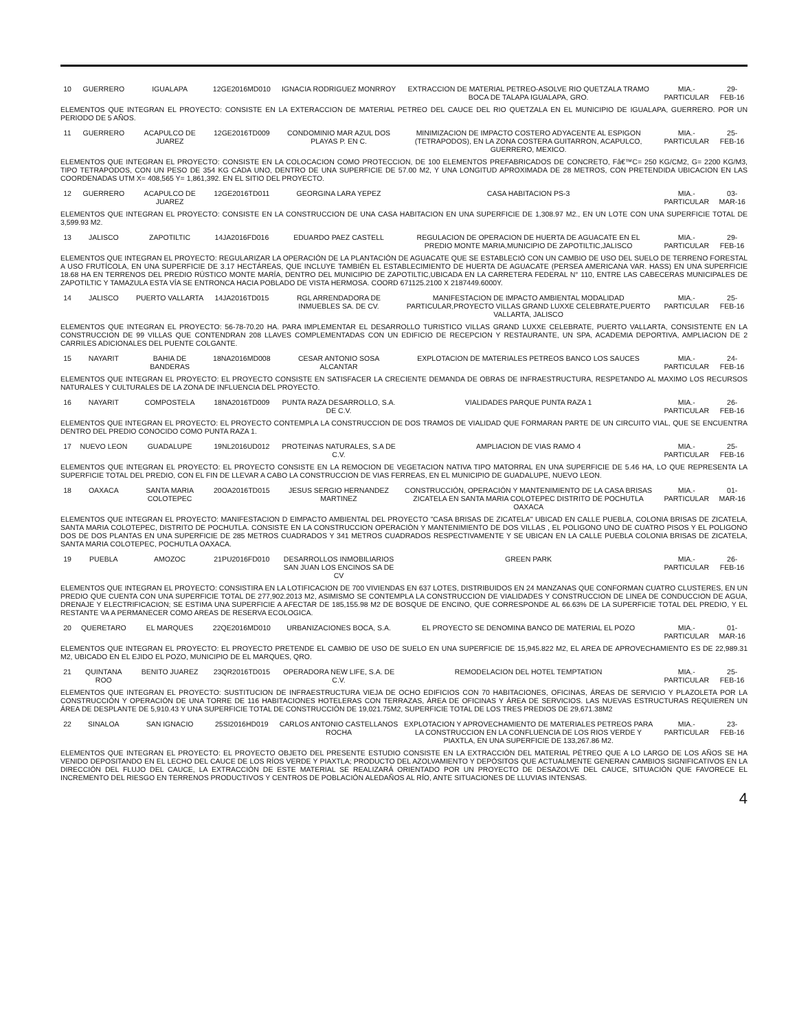| 10 | GUERRERO | IGUALAPA | 12GE2016MD010 | IGNACIA RODRIGUEZ MONRROY | EXTRACCION DE MATERIAL PETREO-ASOLVE RIO QUETZALA TRAMO BOCA DE TALAPA IGUALAPA, GRO. | MIA.-PARTICULAR | 29-FEB-16 |
| ELEMENTOS QUE INTEGRAN EL PROYECTO: CONSISTE EN LA EXTERACCION DE MATERIAL PETREO DEL CAUCE DEL RIO QUETZALA EN EL MUNICIPIO DE IGUALAPA, GUERRERO. POR UN PERIODO DE 5 AÑOS. | | | | | | | |
| 11 | GUERRERO | ACAPULCO DE JUAREZ | 12GE2016TD009 | CONDOMINIO MAR AZUL DOS PLAYAS P. EN C. | MINIMIZACION DE IMPACTO COSTERO ADYACENTE AL ESPIGON (TETRAPODOS), EN LA ZONA COSTERA GUITARRON, ACAPULCO, GUERRERO, MEXICO. | MIA.-PARTICULAR | 25-FEB-16 |
| ELEMENTOS QUE INTEGRAN EL PROYECTO: CONSISTE EN LA COLOCACION COMO PROTECCION, DE 100 ELEMENTOS PREFABRICADOS DE CONCRETO, Fâ€™C= 250 KG/CM2, G= 2200 KG/M3, TIPO TETRAPODOS, CON UN PESO DE 354 KG CADA UNO, DENTRO DE UNA SUPERFICIE DE 57.00 M2, Y UNA LONGITUD APROXIMADA DE 28 METROS, CON PRETENDIDA UBICACION EN LAS COORDENADAS UTM X= 408,565 Y= 1,861,392. EN EL SITIO DEL PROYECTO. | | | | | | | |
| 12 | GUERRERO | ACAPULCO DE JUAREZ | 12GE2016TD011 | GEORGINA LARA YEPEZ | CASA HABITACION PS-3 | MIA.-PARTICULAR | 03-MAR-16 |
| ELEMENTOS QUE INTEGRAN EL PROYECTO: CONSISTE EN LA CONSTRUCCION DE UNA CASA HABITACION EN UNA SUPERFICIE DE 1,308.97 M2., EN UN LOTE CON UNA SUPERFICIE TOTAL DE 3,599.93 M2. | | | | | | | |
| 13 | JALISCO | ZAPOTILTIC | 14JA2016FD016 | EDUARDO PAEZ CASTELL | REGULACION DE OPERACION DE HUERTA DE AGUACATE EN EL PREDIO MONTE MARIA,MUNICIPIO DE ZAPOTILTIC,JALISCO | MIA.-PARTICULAR | 29-FEB-16 |
| ELEMENTOS QUE INTEGRAN EL PROYECTO: REGULARIZAR LA OPERACIÓN DE LA PLANTACIÓN DE AGUACATE QUE SE ESTABLECIÓ CON UN CAMBIO DE USO DEL SUELO DE TERRENO FORESTAL A USO FRUTÍCOLA, EN UNA SUPERFICIE DE 3.17 HECTÁREAS, QUE INCLUYE TAMBIÉN EL ESTABLECIMIENTO DE HUERTA DE AGUACATE (PERSEA AMERICANA VAR. HASS) EN UNA SUPERFICIE 18.68 HA EN TERRENOS DEL PREDIO RÚSTICO MONTE MARÍA, DENTRO DEL MUNICIPIO DE ZAPOTILTIC,UBICADA EN LA CARRETERA FEDERAL N° 110, ENTRE LAS CABECERAS MUNICIPALES DE ZAPOTILTIC Y TAMAZULA ESTA VÍA SE ENTRONCA HACIA POBLADO DE VISTA HERMOSA. COORD 671125.2100 X 2187449.6000Y. | | | | | | | |
| 14 | JALISCO | PUERTO VALLARTA | 14JA2016TD015 | RGL ARRENDADORA DE INMUEBLES SA. DE CV. | MANIFESTACION DE IMPACTO AMBIENTAL MODALIDAD PARTICULAR,PROYECTO VILLAS GRAND LUXXE CELEBRATE,PUERTO VALLARTA, JALISCO | MIA.-PARTICULAR | 25-FEB-16 |
| ELEMENTOS QUE INTEGRAN EL PROYECTO: 56-78-70.20 HA. PARA IMPLEMENTAR EL DESARROLLO TURISTICO VILLAS GRAND LUXXE CELEBRATE, PUERTO VALLARTA, CONSISTENTE EN LA CONSTRUCCION DE 99 VILLAS QUE CONTENDRAN 208 LLAVES COMPLEMENTADAS CON UN EDIFICIO DE RECEPCION Y RESTAURANTE, UN SPA, ACADEMIA DEPORTIVA, AMPLIACION DE 2 CARRILES ADICIONALES DEL PUENTE COLGANTE. | | | | | | | |
| 15 | NAYARIT | BAHIA DE BANDERAS | 18NA2016MD008 | CESAR ANTONIO SOSA ALCANTAR | EXPLOTACION DE MATERIALES PETREOS BANCO LOS SAUCES | MIA.-PARTICULAR | 24-FEB-16 |
| ELEMENTOS QUE INTEGRAN EL PROYECTO: EL PROYECTO CONSISTE EN SATISFACER LA CRECIENTE DEMANDA DE OBRAS DE INFRAESTRUCTURA, RESPETANDO AL MAXIMO LOS RECURSOS NATURALES Y CULTURALES DE LA ZONA DE INFLUENCIA DEL PROYECTO. | | | | | | | |
| 16 | NAYARIT | COMPOSTELA | 18NA2016TD009 | PUNTA RAZA DESARROLLO, S.A. DE C.V. | VIALIDADES PARQUE PUNTA RAZA 1 | MIA.-PARTICULAR | 26-FEB-16 |
| ELEMENTOS QUE INTEGRAN EL PROYECTO: EL PROYECTO CONTEMPLA LA CONSTRUCCION DE DOS TRAMOS DE VIALIDAD QUE FORMARAN PARTE DE UN CIRCUITO VIAL, QUE SE ENCUENTRA DENTRO DEL PREDIO CONOCIDO COMO PUNTA RAZA 1. | | | | | | | |
| 17 | NUEVO LEON | GUADALUPE | 19NL2016UD012 | PROTEINAS NATURALES, S.A DE C.V. | AMPLIACION DE VIAS RAMO 4 | MIA.-PARTICULAR | 25-FEB-16 |
| ELEMENTOS QUE INTEGRAN EL PROYECTO: EL PROYECTO CONSISTE EN LA REMOCION DE VEGETACION NATIVA TIPO MATORRAL EN UNA SUPERFICIE DE 5.46 HA, LO QUE REPRESENTA LA SUPERFICIE TOTAL DEL PREDIO, CON EL FIN DE LLEVAR A CABO LA CONSTRUCCION DE VIAS FERREAS, EN EL MUNICIPIO DE GUADALUPE, NUEVO LEON. | | | | | | | |
| 18 | OAXACA | SANTA MARIA COLOTEPEC | 20OA2016TD015 | JESUS SERGIO HERNANDEZ MARTINEZ | CONSTRUCCIÓN, OPERACIÓN Y MANTENIMIENTO DE LA CASA BRISAS ZICATELA EN SANTA MARIA COLOTEPEC DISTRITO DE POCHUTLA OAXACA | MIA.-PARTICULAR | 01-MAR-16 |
| ELEMENTOS QUE INTEGRAN EL PROYECTO: MANIFESTACION D EIMPACTO AMBIENTAL DEL PROYECTO "CASA BRISAS DE ZICATELA" UBICAD EN CALLE PUEBLA, COLONIA BRISAS DE ZICATELA, SANTA MARIA COLOTEPEC, DISTRITO DE POCHUTLA. CONSISTE EN LA CONSTRUCCION OPERACIÓN Y MANTENIMIENTO DE DOS VILLAS , EL POLIGONO UNO DE CUATRO PISOS Y EL POLIGONO DOS DE DOS PLANTAS EN UNA SUPERFICIE DE 285 METROS CUADRADOS Y 341 METROS CUADRADOS RESPECTIVAMENTE Y SE UBICAN EN LA CALLE PUEBLA COLONIA BRISAS DE ZICATELA, SANTA MARIA COLOTEPEC, POCHUTLA OAXACA. | | | | | | | |
| 19 | PUEBLA | AMOZOC | 21PU2016FD010 | DESARROLLOS INMOBILIARIOS SAN JUAN LOS ENCINOS SA DE CV | GREEN PARK | MIA.-PARTICULAR | 26-FEB-16 |
| ELEMENTOS QUE INTEGRAN EL PROYECTO: CONSISTIRA EN LA LOTIFICACION DE 700 VIVIENDAS EN 637 LOTES, DISTRIBUIDOS EN 24 MANZANAS QUE CONFORMAN CUATRO CLUSTERES, EN UN PREDIO QUE CUENTA CON UNA SUPERFICIE TOTAL DE 277,902.2013 M2, ASIMISMO SE CONTEMPLA LA CONSTRUCCION DE VIALIDADES Y CONSTRUCCION DE LINEA DE CONDUCCION DE AGUA, DRENAJE Y ELECTRIFICACION; SE ESTIMA UNA SUPERFICIE A AFECTAR DE 185,155.98 M2 DE BOSQUE DE ENCINO, QUE CORRESPONDE AL 66.63% DE LA SUPERFICIE TOTAL DEL PREDIO, Y EL RESTANTE VA A PERMANECER COMO AREAS DE RESERVA ECOLOGICA. | | | | | | | |
| 20 | QUERETARO | EL MARQUES | 22QE2016MD010 | URBANIZACIONES BOCA, S.A. | EL PROYECTO SE DENOMINA BANCO DE MATERIAL EL POZO | MIA.-PARTICULAR | 01-MAR-16 |
| ELEMENTOS QUE INTEGRAN EL PROYECTO: EL PROYECTO PRETENDE EL CAMBIO DE USO DE SUELO EN UNA SUPERFICIE DE 15,945.822 M2, EL AREA DE APROVECHAMIENTO ES DE 22,989.31 M2, UBICADO EN EL EJIDO EL POZO, MUNICIPIO DE EL MARQUES, QRO. | | | | | | | |
| 21 | QUINTANA ROO | BENITO JUAREZ | 23QR2016TD015 | OPERADORA NEW LIFE, S.A. DE C.V. | REMODELACION DEL HOTEL TEMPTATION | MIA.-PARTICULAR | 25-FEB-16 |
| ELEMENTOS QUE INTEGRAN EL PROYECTO: SUSTITUCION DE INFRAESTRUCTURA VIEJA DE OCHO EDIFICIOS CON 70 HABITACIONES, OFICINAS, ÁREAS DE SERVICIO Y PLAZOLETA POR LA CONSTRUCCIÓN Y OPERACIÓN DE UNA TORRE DE 116 HABITACIONES HOTELERAS CON TERRAZAS, ÁREA DE OFICINAS Y ÁREA DE SERVICIOS. LAS NUEVAS ESTRUCTURAS REQUIEREN UN ÁREA DE DESPLANTE DE 5,910.43 Y UNA SUPERFICIE TOTAL DE CONSTRUCCIÓN DE 19,021.75M2, SUPERFICIE TOTAL DE LOS TRES PREDIOS DE 29,671.38M2 | | | | | | | |
| 22 | SINALOA | SAN IGNACIO | 25SI2016HD019 | CARLOS ANTONIO CASTELLANOS ROCHA | EXPLOTACION Y APROVECHAMIENTO DE MATERIALES PETREOS PARA LA CONSTRUCCION EN LA CONFLUENCIA DE LOS RIOS VERDE Y PIAXTLA, EN UNA SUPERFICIE DE 133,267.86 M2. | MIA.-PARTICULAR | 23-FEB-16 |
| ELEMENTOS QUE INTEGRAN EL PROYECTO: EL PROYECTO OBJETO DEL PRESENTE ESTUDIO CONSISTE EN LA EXTRACCIÓN DEL MATERIAL PÉTREO QUE A LO LARGO DE LOS AÑOS SE HA VENIDO DEPOSITANDO EN EL LECHO DEL CAUCE DE LOS RÍOS VERDE Y PIAXTLA; PRODUCTO DEL AZOLVAMIENTO Y DEPÓSITOS QUE ACTUALMENTE GENERAN CAMBIOS SIGNIFICATIVOS EN LA DIRECCIÓN DEL FLUJO DEL CAUCE, LA EXTRACCIÓN DE ESTE MATERIAL SE REALIZARÁ ORIENTADO POR UN PROYECTO DE DESAZOLVE DEL CAUCE, SITUACIÓN QUE FAVORECE EL INCREMENTO DEL RIESGO EN TERRENOS PRODUCTIVOS Y CENTROS DE POBLACIÓN ALEDAÑOS AL RÍO, ANTE SITUACIONES DE LLUVIAS INTENSAS. | | | | | | | |
4